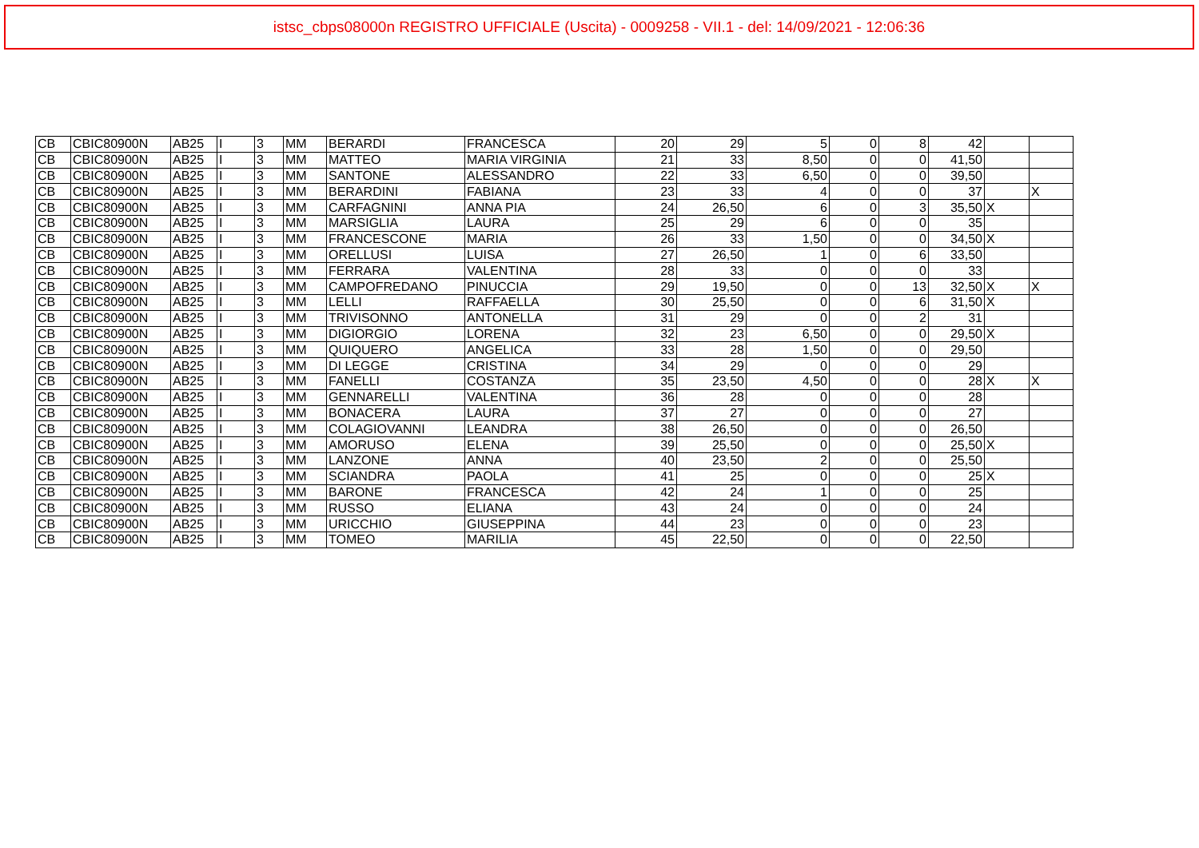istsc_cbps08000n REGISTRO UFFICIALE (Uscita) - 0009258 - VII.1 - del: 14/09/2021 - 12:06:36
| CB | CBIC80900N | AB25 | I | 3 | MM | BERARDI | FRANCESCA | 20 | 29 | 5 | 0 | 8 | 42 | | |
| CB | CBIC80900N | AB25 | I | 3 | MM | MATTEO | MARIA VIRGINIA | 21 | 33 | 8,50 | 0 | 0 | 41,50 | | |
| CB | CBIC80900N | AB25 | I | 3 | MM | SANTONE | ALESSANDRO | 22 | 33 | 6,50 | 0 | 0 | 39,50 | | |
| CB | CBIC80900N | AB25 | I | 3 | MM | BERARDINI | FABIANA | 23 | 33 | 4 | 0 | 0 | 37 | | X |
| CB | CBIC80900N | AB25 | I | 3 | MM | CARFAGNINI | ANNA PIA | 24 | 26,50 | 6 | 0 | 3 | 35,50 | X | |
| CB | CBIC80900N | AB25 | I | 3 | MM | MARSIGLIA | LAURA | 25 | 29 | 6 | 0 | 0 | 35 | | |
| CB | CBIC80900N | AB25 | I | 3 | MM | FRANCESCONE | MARIA | 26 | 33 | 1,50 | 0 | 0 | 34,50 | X | |
| CB | CBIC80900N | AB25 | I | 3 | MM | ORELLUSI | LUISA | 27 | 26,50 | 1 | 0 | 6 | 33,50 | | |
| CB | CBIC80900N | AB25 | I | 3 | MM | FERRARA | VALENTINA | 28 | 33 | 0 | 0 | 0 | 33 | | |
| CB | CBIC80900N | AB25 | I | 3 | MM | CAMPOFREDANO | PINUCCIA | 29 | 19,50 | 0 | 0 | 13 | 32,50 | X | X |
| CB | CBIC80900N | AB25 | I | 3 | MM | LELLI | RAFFAELLA | 30 | 25,50 | 0 | 0 | 6 | 31,50 | X | |
| CB | CBIC80900N | AB25 | I | 3 | MM | TRIVISONNO | ANTONELLA | 31 | 29 | 0 | 0 | 2 | 31 | | |
| CB | CBIC80900N | AB25 | I | 3 | MM | DIGIORGIO | LORENA | 32 | 23 | 6,50 | 0 | 0 | 29,50 | X | |
| CB | CBIC80900N | AB25 | I | 3 | MM | QUIQUERO | ANGELICA | 33 | 28 | 1,50 | 0 | 0 | 29,50 | | |
| CB | CBIC80900N | AB25 | I | 3 | MM | DI LEGGE | CRISTINA | 34 | 29 | 0 | 0 | 0 | 29 | | |
| CB | CBIC80900N | AB25 | I | 3 | MM | FANELLI | COSTANZA | 35 | 23,50 | 4,50 | 0 | 0 | 28 | X | X |
| CB | CBIC80900N | AB25 | I | 3 | MM | GENNARELLI | VALENTINA | 36 | 28 | 0 | 0 | 0 | 28 | | |
| CB | CBIC80900N | AB25 | I | 3 | MM | BONACERA | LAURA | 37 | 27 | 0 | 0 | 0 | 27 | | |
| CB | CBIC80900N | AB25 | I | 3 | MM | COLAGIOVANNI | LEANDRA | 38 | 26,50 | 0 | 0 | 0 | 26,50 | | |
| CB | CBIC80900N | AB25 | I | 3 | MM | AMORUSO | ELENA | 39 | 25,50 | 0 | 0 | 0 | 25,50 | X | |
| CB | CBIC80900N | AB25 | I | 3 | MM | LANZONE | ANNA | 40 | 23,50 | 2 | 0 | 0 | 25,50 | | |
| CB | CBIC80900N | AB25 | I | 3 | MM | SCIANDRA | PAOLA | 41 | 25 | 0 | 0 | 0 | 25 | X | |
| CB | CBIC80900N | AB25 | I | 3 | MM | BARONE | FRANCESCA | 42 | 24 | 1 | 0 | 0 | 25 | | |
| CB | CBIC80900N | AB25 | I | 3 | MM | RUSSO | ELIANA | 43 | 24 | 0 | 0 | 0 | 24 | | |
| CB | CBIC80900N | AB25 | I | 3 | MM | URICCHIO | GIUSEPPINA | 44 | 23 | 0 | 0 | 0 | 23 | | |
| CB | CBIC80900N | AB25 | I | 3 | MM | TOMEO | MARILIA | 45 | 22,50 | 0 | 0 | 0 | 22,50 | | |